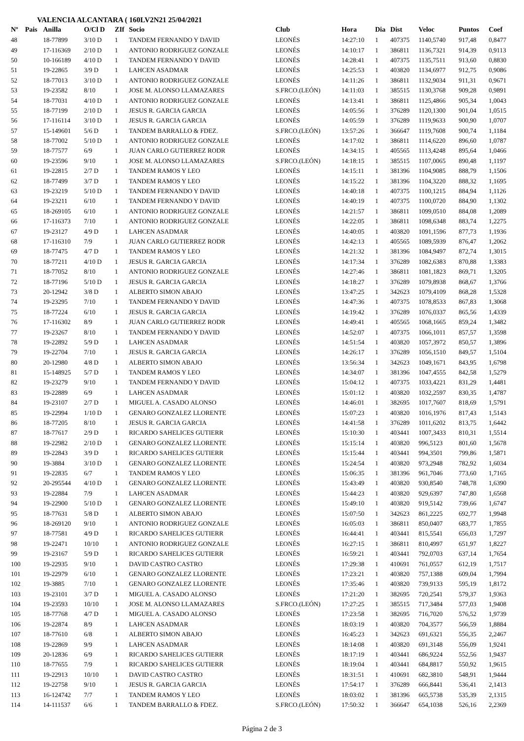VALENCIA ALCANTARA ( 160LV2N21 25/04/2021
| Nº | Pais | Anilla | O/Cl D | ZIf | Socio | Club | Hora | Dia | Dist | Veloc | Puntos | Coef |
| --- | --- | --- | --- | --- | --- | --- | --- | --- | --- | --- | --- | --- |
| 48 | | 18-77899 | 3/10 D | 1 | TANDEM FERNANDO Y DAVID | LEONÉS | 14:27:10 | 1 | 407375 | 1140,5740 | 917,48 | 0,8477 |
| 49 | | 17-116369 | 2/10 D | 1 | ANTONIO RODRIGUEZ GONZALE | LEONÉS | 14:10:17 | 1 | 386811 | 1136,7321 | 914,39 | 0,9113 |
| 50 | | 10-166189 | 4/10 D | 1 | TANDEM FERNANDO Y DAVID | LEONÉS | 14:28:41 | 1 | 407375 | 1135,7511 | 913,60 | 0,8830 |
| 51 | | 19-22865 | 3/9 D | 1 | LAHCEN ASADMAR | LEONÉS | 14:25:53 | 1 | 403820 | 1134,6977 | 912,75 | 0,9086 |
| 52 | | 18-77013 | 3/10 D | 1 | ANTONIO RODRIGUEZ GONZALE | LEONÉS | 14:11:26 | 1 | 386811 | 1132,9034 | 911,31 | 0,9671 |
| 53 | | 19-23582 | 8/10 | 1 | JOSE M. ALONSO LLAMAZARES | S.FRCO.(LEÓN) | 14:11:03 | 1 | 385515 | 1130,3768 | 909,28 | 0,9891 |
| 54 | | 18-77031 | 4/10 D | 1 | ANTONIO RODRIGUEZ GONZALE | LEONÉS | 14:13:41 | 1 | 386811 | 1125,4866 | 905,34 | 1,0043 |
| 55 | | 18-77199 | 2/10 D | 1 | JESUS R. GARCIA GARCIA | LEONÉS | 14:05:56 | 1 | 376289 | 1120,1300 | 901,04 | 1,0515 |
| 56 | | 17-116114 | 3/10 D | 1 | JESUS R. GARCIA GARCIA | LEONÉS | 14:05:59 | 1 | 376289 | 1119,9633 | 900,90 | 1,0707 |
| 57 | | 15-149601 | 5/6 D | 1 | TANDEM BARRALLO & FDEZ. | S.FRCO.(LEÓN) | 13:57:26 | 1 | 366647 | 1119,7608 | 900,74 | 1,1184 |
| 58 | | 18-77002 | 5/10 D | 1 | ANTONIO RODRIGUEZ GONZALE | LEONÉS | 14:17:02 | 1 | 386811 | 1114,6220 | 896,60 | 1,0787 |
| 59 | | 18-77577 | 6/9 | 1 | JUAN CARLO GUTIERREZ RODR | LEONÉS | 14:34:15 | 1 | 405565 | 1113,4248 | 895,64 | 1,0466 |
| 60 | | 19-23596 | 9/10 | 1 | JOSE M. ALONSO LLAMAZARES | S.FRCO.(LEÓN) | 14:18:15 | 1 | 385515 | 1107,0065 | 890,48 | 1,1197 |
| 61 | | 19-22815 | 2/7 D | 1 | TANDEM RAMOS Y LEO | LEONÉS | 14:15:11 | 1 | 381396 | 1104,9085 | 888,79 | 1,1506 |
| 62 | | 18-77499 | 3/7 D | 1 | TANDEM RAMOS Y LEO | LEONÉS | 14:15:22 | 1 | 381396 | 1104,3220 | 888,32 | 1,1695 |
| 63 | | 19-23219 | 5/10 D | 1 | TANDEM FERNANDO Y DAVID | LEONÉS | 14:40:18 | 1 | 407375 | 1100,1215 | 884,94 | 1,1126 |
| 64 | | 19-23211 | 6/10 | 1 | TANDEM FERNANDO Y DAVID | LEONÉS | 14:40:19 | 1 | 407375 | 1100,0720 | 884,90 | 1,1302 |
| 65 | | 18-269105 | 6/10 | 1 | ANTONIO RODRIGUEZ GONZALE | LEONÉS | 14:21:57 | 1 | 386811 | 1099,0510 | 884,08 | 1,2089 |
| 66 | | 17-116373 | 7/10 | 1 | ANTONIO RODRIGUEZ GONZALE | LEONÉS | 14:22:05 | 1 | 386811 | 1098,6348 | 883,74 | 1,2275 |
| 67 | | 19-23127 | 4/9 D | 1 | LAHCEN ASADMAR | LEONÉS | 14:40:05 | 1 | 403820 | 1091,1596 | 877,73 | 1,1936 |
| 68 | | 17-116310 | 7/9 | 1 | JUAN CARLO GUTIERREZ RODR | LEONÉS | 14:42:13 | 1 | 405565 | 1089,5939 | 876,47 | 1,2062 |
| 69 | | 18-77475 | 4/7 D | 1 | TANDEM RAMOS Y LEO | LEONÉS | 14:21:32 | 1 | 381396 | 1084,9497 | 872,74 | 1,3015 |
| 70 | | 18-77211 | 4/10 D | 1 | JESUS R. GARCIA GARCIA | LEONÉS | 14:17:34 | 1 | 376289 | 1082,6383 | 870,88 | 1,3383 |
| 71 | | 18-77052 | 8/10 | 1 | ANTONIO RODRIGUEZ GONZALE | LEONÉS | 14:27:46 | 1 | 386811 | 1081,1823 | 869,71 | 1,3205 |
| 72 | | 18-77196 | 5/10 D | 1 | JESUS R. GARCIA GARCIA | LEONÉS | 14:18:27 | 1 | 376289 | 1079,8938 | 868,67 | 1,3766 |
| 73 | | 20-12942 | 3/8 D | 1 | ALBERTO SIMON ABAJO | LEONÉS | 13:47:25 | 1 | 342623 | 1079,4109 | 868,28 | 1,5328 |
| 74 | | 19-23295 | 7/10 | 1 | TANDEM FERNANDO Y DAVID | LEONÉS | 14:47:36 | 1 | 407375 | 1078,8533 | 867,83 | 1,3068 |
| 75 | | 18-77224 | 6/10 | 1 | JESUS R. GARCIA GARCIA | LEONÉS | 14:19:42 | 1 | 376289 | 1076,0337 | 865,56 | 1,4339 |
| 76 | | 17-116302 | 8/9 | 1 | JUAN CARLO GUTIERREZ RODR | LEONÉS | 14:49:41 | 1 | 405565 | 1068,1665 | 859,24 | 1,3482 |
| 77 | | 19-23267 | 8/10 | 1 | TANDEM FERNANDO Y DAVID | LEONÉS | 14:52:07 | 1 | 407375 | 1066,1011 | 857,57 | 1,3598 |
| 78 | | 19-22892 | 5/9 D | 1 | LAHCEN ASADMAR | LEONÉS | 14:51:54 | 1 | 403820 | 1057,3972 | 850,57 | 1,3896 |
| 79 | | 19-22704 | 7/10 | 1 | JESUS R. GARCIA GARCIA | LEONÉS | 14:26:17 | 1 | 376289 | 1056,1510 | 849,57 | 1,5104 |
| 80 | | 20-12980 | 4/8 D | 1 | ALBERTO SIMON ABAJO | LEONÉS | 13:56:34 | 1 | 342623 | 1049,1671 | 843,95 | 1,6798 |
| 81 | | 15-148925 | 5/7 D | 1 | TANDEM RAMOS Y LEO | LEONÉS | 14:34:07 | 1 | 381396 | 1047,4555 | 842,58 | 1,5279 |
| 82 | | 19-23279 | 9/10 | 1 | TANDEM FERNANDO Y DAVID | LEONÉS | 15:04:12 | 1 | 407375 | 1033,4221 | 831,29 | 1,4481 |
| 83 | | 19-22889 | 6/9 | 1 | LAHCEN ASADMAR | LEONÉS | 15:01:12 | 1 | 403820 | 1032,2597 | 830,35 | 1,4787 |
| 84 | | 19-23107 | 2/7 D | 1 | MIGUEL A. CASADO ALONSO | LEONÉS | 14:46:01 | 1 | 382695 | 1017,7607 | 818,69 | 1,5791 |
| 85 | | 19-22994 | 1/10 D | 1 | GENARO GONZALEZ LLORENTE | LEONÉS | 15:07:23 | 1 | 403820 | 1016,1976 | 817,43 | 1,5143 |
| 86 | | 18-77205 | 8/10 | 1 | JESUS R. GARCIA GARCIA | LEONÉS | 14:41:58 | 1 | 376289 | 1011,6202 | 813,75 | 1,6442 |
| 87 | | 18-77617 | 2/9 D | 1 | RICARDO SAHELICES GUTIERR | LEONÉS | 15:10:30 | 1 | 403441 | 1007,3433 | 810,31 | 1,5514 |
| 88 | | 19-22982 | 2/10 D | 1 | GENARO GONZALEZ LLORENTE | LEONÉS | 15:15:14 | 1 | 403820 | 996,5123 | 801,60 | 1,5678 |
| 89 | | 19-22843 | 3/9 D | 1 | RICARDO SAHELICES GUTIERR | LEONÉS | 15:15:44 | 1 | 403441 | 994,3501 | 799,86 | 1,5871 |
| 90 | | 19-3884 | 3/10 D | 1 | GENARO GONZALEZ LLORENTE | LEONÉS | 15:24:54 | 1 | 403820 | 973,2948 | 782,92 | 1,6034 |
| 91 | | 19-22835 | 6/7 | 1 | TANDEM RAMOS Y LEO | LEONÉS | 15:06:35 | 1 | 381396 | 961,7046 | 773,60 | 1,7165 |
| 92 | | 20-295544 | 4/10 D | 1 | GENARO GONZALEZ LLORENTE | LEONÉS | 15:43:49 | 1 | 403820 | 930,8540 | 748,78 | 1,6390 |
| 93 | | 19-22884 | 7/9 | 1 | LAHCEN ASADMAR | LEONÉS | 15:44:23 | 1 | 403820 | 929,6397 | 747,80 | 1,6568 |
| 94 | | 19-22900 | 5/10 D | 1 | GENARO GONZALEZ LLORENTE | LEONÉS | 15:49:10 | 1 | 403820 | 919,5142 | 739,66 | 1,6747 |
| 95 | | 18-77631 | 5/8 D | 1 | ALBERTO SIMON ABAJO | LEONÉS | 15:07:50 | 1 | 342623 | 861,2225 | 692,77 | 1,9948 |
| 96 | | 18-269120 | 9/10 | 1 | ANTONIO RODRIGUEZ GONZALE | LEONÉS | 16:05:03 | 1 | 386811 | 850,0407 | 683,77 | 1,7855 |
| 97 | | 18-77581 | 4/9 D | 1 | RICARDO SAHELICES GUTIERR | LEONÉS | 16:44:41 | 1 | 403441 | 815,5541 | 656,03 | 1,7297 |
| 98 | | 19-22471 | 10/10 | 1 | ANTONIO RODRIGUEZ GONZALE | LEONÉS | 16:27:15 | 1 | 386811 | 810,4997 | 651,97 | 1,8227 |
| 99 | | 19-23167 | 5/9 D | 1 | RICARDO SAHELICES GUTIERR | LEONÉS | 16:59:21 | 1 | 403441 | 792,0703 | 637,14 | 1,7654 |
| 100 | | 19-22935 | 9/10 | 1 | DAVID CASTRO CASTRO | LEONÉS | 17:29:38 | 1 | 410691 | 761,0557 | 612,19 | 1,7517 |
| 101 | | 19-22979 | 6/10 | 1 | GENARO GONZALEZ LLORENTE | LEONÉS | 17:23:21 | 1 | 403820 | 757,1388 | 609,04 | 1,7994 |
| 102 | | 19-3885 | 7/10 | 1 | GENARO GONZALEZ LLORENTE | LEONÉS | 17:35:46 | 1 | 403820 | 739,9133 | 595,19 | 1,8172 |
| 103 | | 19-23101 | 3/7 D | 1 | MIGUEL A. CASADO ALONSO | LEONÉS | 17:21:20 | 1 | 382695 | 720,2541 | 579,37 | 1,9363 |
| 104 | | 19-23593 | 10/10 | 1 | JOSE M. ALONSO LLAMAZARES | S.FRCO.(LEÓN) | 17:27:25 | 1 | 385515 | 717,3484 | 577,03 | 1,9408 |
| 105 | | 18-77768 | 4/7 D | 1 | MIGUEL A. CASADO ALONSO | LEONÉS | 17:23:58 | 1 | 382695 | 716,7020 | 576,52 | 1,9739 |
| 106 | | 19-22874 | 8/9 | 1 | LAHCEN ASADMAR | LEONÉS | 18:03:19 | 1 | 403820 | 704,3577 | 566,59 | 1,8884 |
| 107 | | 18-77610 | 6/8 | 1 | ALBERTO SIMON ABAJO | LEONÉS | 16:45:23 | 1 | 342623 | 691,6321 | 556,35 | 2,2467 |
| 108 | | 19-22869 | 9/9 | 1 | LAHCEN ASADMAR | LEONÉS | 18:14:08 | 1 | 403820 | 691,3148 | 556,09 | 1,9241 |
| 109 | | 20-12836 | 6/9 | 1 | RICARDO SAHELICES GUTIERR | LEONÉS | 18:17:19 | 1 | 403441 | 686,9224 | 552,56 | 1,9437 |
| 110 | | 18-77655 | 7/9 | 1 | RICARDO SAHELICES GUTIERR | LEONÉS | 18:19:04 | 1 | 403441 | 684,8817 | 550,92 | 1,9615 |
| 111 | | 19-22913 | 10/10 | 1 | DAVID CASTRO CASTRO | LEONÉS | 18:31:51 | 1 | 410691 | 682,3810 | 548,91 | 1,9444 |
| 112 | | 19-22758 | 9/10 | 1 | JESUS R. GARCIA GARCIA | LEONÉS | 17:54:17 | 1 | 376289 | 666,8441 | 536,41 | 2,1413 |
| 113 | | 16-124742 | 7/7 | 1 | TANDEM RAMOS Y LEO | LEONÉS | 18:03:02 | 1 | 381396 | 665,5738 | 535,39 | 2,1315 |
| 114 | | 14-111537 | 6/6 | 1 | TANDEM BARRALLO & FDEZ. | S.FRCO.(LEÓN) | 17:50:32 | 1 | 366647 | 654,1038 | 526,16 | 2,2369 |
Página 2 de 3